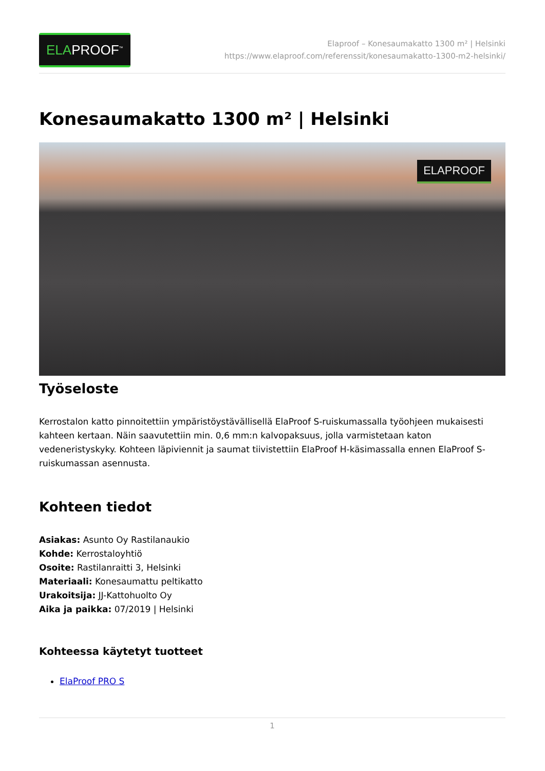ELAPROOF<sup>™</sup>
Elaproof – Konesaumakatto 1300 m² | Helsinki
https://www.elaproof.com/referenssit/konesaumakatto-1300-m2-helsinki/
Konesaumakatto 1300 m² | Helsinki
ELAPROOF
Työseloste
Kerrostalon katto pinnoitettiin ympäristöystävällisellä ElaProof S-ruiskumassalla työohjeen mukaisesti kahteen kertaan. Näin saavutettiin min. 0,6 mm:n kalvopaksuus, jolla varmistetaan katon vedeneristyskyky. Kohteen läpiviennit ja saumat tiivistettiin ElaProof H-käsimassalla ennen ElaProof S-ruiskumassan asennusta.
Kohteen tiedot
Asiakas: Asunto Oy Rastilanaukio
Kohde: Kerrostaloyhtiö
Osoite: Rastilanraitti 3, Helsinki
Materiaali: Konesaumattu peltikatto
Urakoitsija: JJ-Kattohuolto Oy
Aika ja paikka: 07/2019 | Helsinki
Kohteessa käytetyt tuotteet
ElaProof PRO S
1